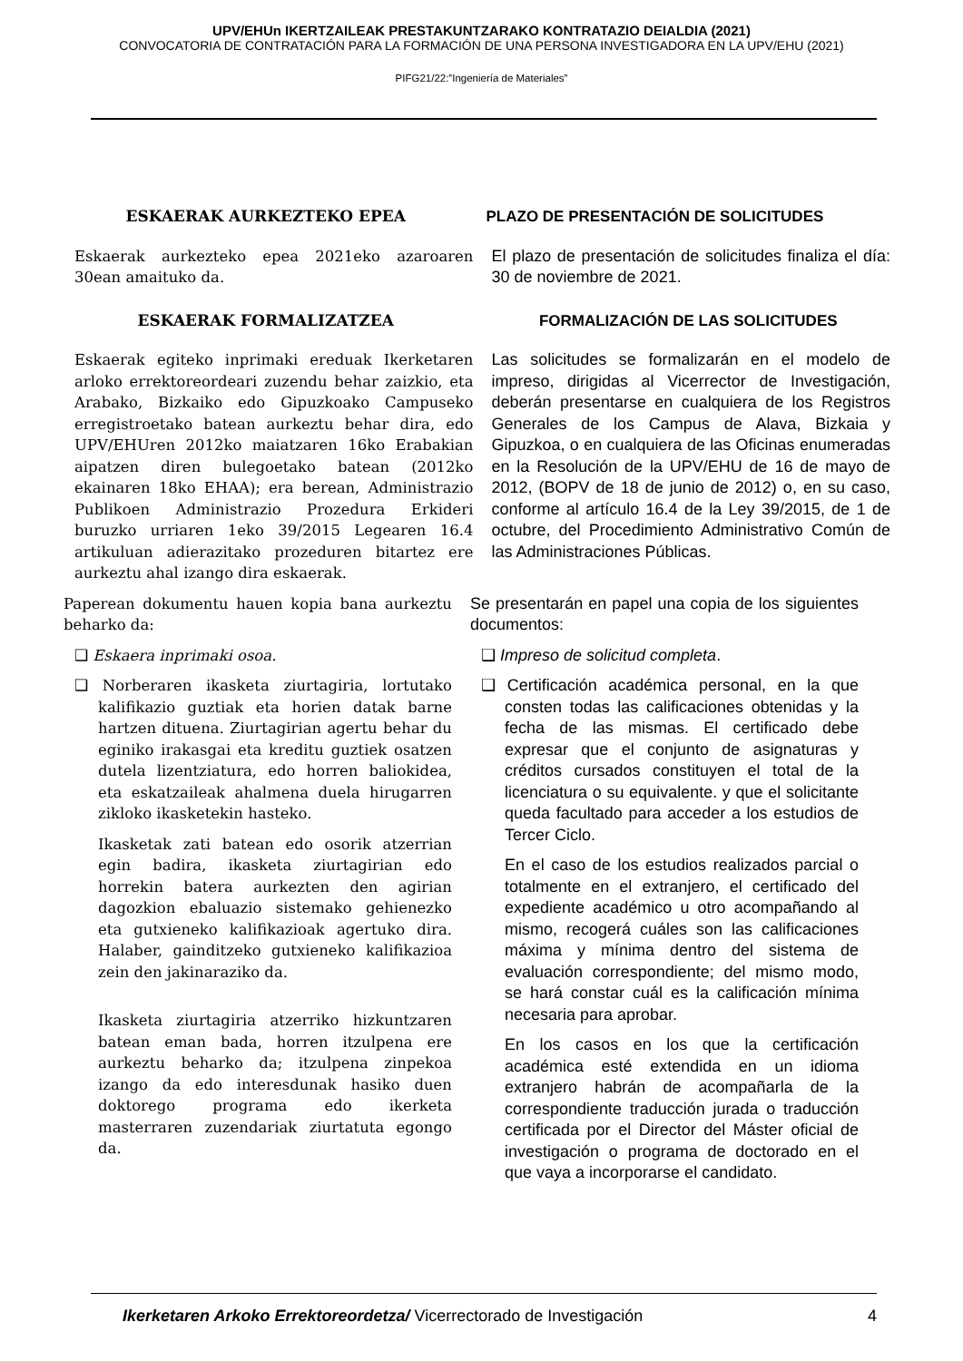UPV/EHUn IKERTZAILEAK PRESTAKUNTZARAKO KONTRATAZIO DEIALDIA (2021)
CONVOCATORIA DE CONTRATACIÓN PARA LA FORMACIÓN DE UNA PERSONA INVESTIGADORA EN LA UPV/EHU (2021)
PIFG21/22:”Ingeniería de Materiales”
ESKAERAK AURKEZTEKO EPEA PLAZO DE PRESENTACIÓN DE SOLICITUDES
Eskaerak aurkezteko epea 2021eko azaroaren 30ean amaituko da.
El plazo de presentación de solicitudes finaliza el día: 30 de noviembre de 2021.
ESKAERAK FORMALIZATZEA FORMALIZACIÓN DE LAS SOLICITUDES
Eskaerak egiteko inprimaki ereduak Ikerketaren arloko errektoreordeari zuzendu behar zaizkio, eta Arabako, Bizkaiko edo Gipuzkoako Campuseko erregistroetako batean aurkeztu behar dira, edo UPV/EHUren 2012ko maiatzaren 16ko Erabakian aipatzen diren bulegoetako batean (2012ko ekainaren 18ko EHAA); era berean, Administrazio Publikoen Administrazio Prozedura Erkideri buruzko urriaren 1eko 39/2015 Legearen 16.4 artikuluan adierazitako prozeduren bitartez ere aurkeztu ahal izango dira eskaerak.
Las solicitudes se formalizarán en el modelo de impreso, dirigidas al Vicerrector de Investigación, deberán presentarse en cualquiera de los Registros Generales de los Campus de Alava, Bizkaia y Gipuzkoa, o en cualquiera de las Oficinas enumeradas en la Resolución de la UPV/EHU de 16 de mayo de 2012, (BOPV de 18 de junio de 2012) o, en su caso, conforme al artículo 16.4 de la Ley 39/2015, de 1 de octubre, del Procedimiento Administrativo Común de las Administraciones Públicas.
Paperean dokumentu hauen kopia bana aurkeztu beharko da:
❑ Eskaera inprimaki osoa.
❑ Norberaren ikasketa ziurtagiria, lortutako kalifikazio guztiak eta horien datak barne hartzen dituena. Ziurtagirian agertu behar du eginiko irakasgai eta kreditu guztiek osatzen dutela lizentziatura, edo horren baliokidea, eta eskatzaileak ahalmena duela hirugarren zikloko ikasketekin hasteko.
Ikasketak zati batean edo osorik atzerrian egin badira, ikasketa ziurtagirian edo horrekin batera aurkezten den agirian dagozkion ebaluazio sistemako gehienezko eta gutxieneko kalifikazioak agertuko dira. Halaber, gainditzeko gutxieneko kalifikazioa zein den jakinaraziko da.
Ikasketa ziurtagiria atzerriko hizkuntzaren batean eman bada, horren itzulpena ere aurkeztu beharko da; itzulpena zinpekoa izango da edo interesdunak hasiko duen doktorego programa edo ikerketa masterraren zuzendariak ziurtatuta egongo da.
Se presentarán en papel una copia de los siguientes documentos:
❑ Impreso de solicitud completa.
❑ Certificación académica personal, en la que consten todas las calificaciones obtenidas y la fecha de las mismas. El certificado debe expresar que el conjunto de asignaturas y créditos cursados constituyen el total de la licenciatura o su equivalente. y que el solicitante queda facultado para acceder a los estudios de Tercer Ciclo.
En el caso de los estudios realizados parcial o totalmente en el extranjero, el certificado del expediente académico u otro acompañando al mismo, recogerá cuáles son las calificaciones máxima y mínima dentro del sistema de evaluación correspondiente; del mismo modo, se hará constar cuál es la calificación mínima necesaria para aprobar.
En los casos en los que la certificación académica esté extendida en un idioma extranjero habrán de acompañarla de la correspondiente traducción jurada o traducción certificada por el Director del Máster oficial de investigación o programa de doctorado en el que vaya a incorporarse el candidato.
Ikerketaren Arkoko Errektoreordetza/ Vicerrectorado de Investigación 4